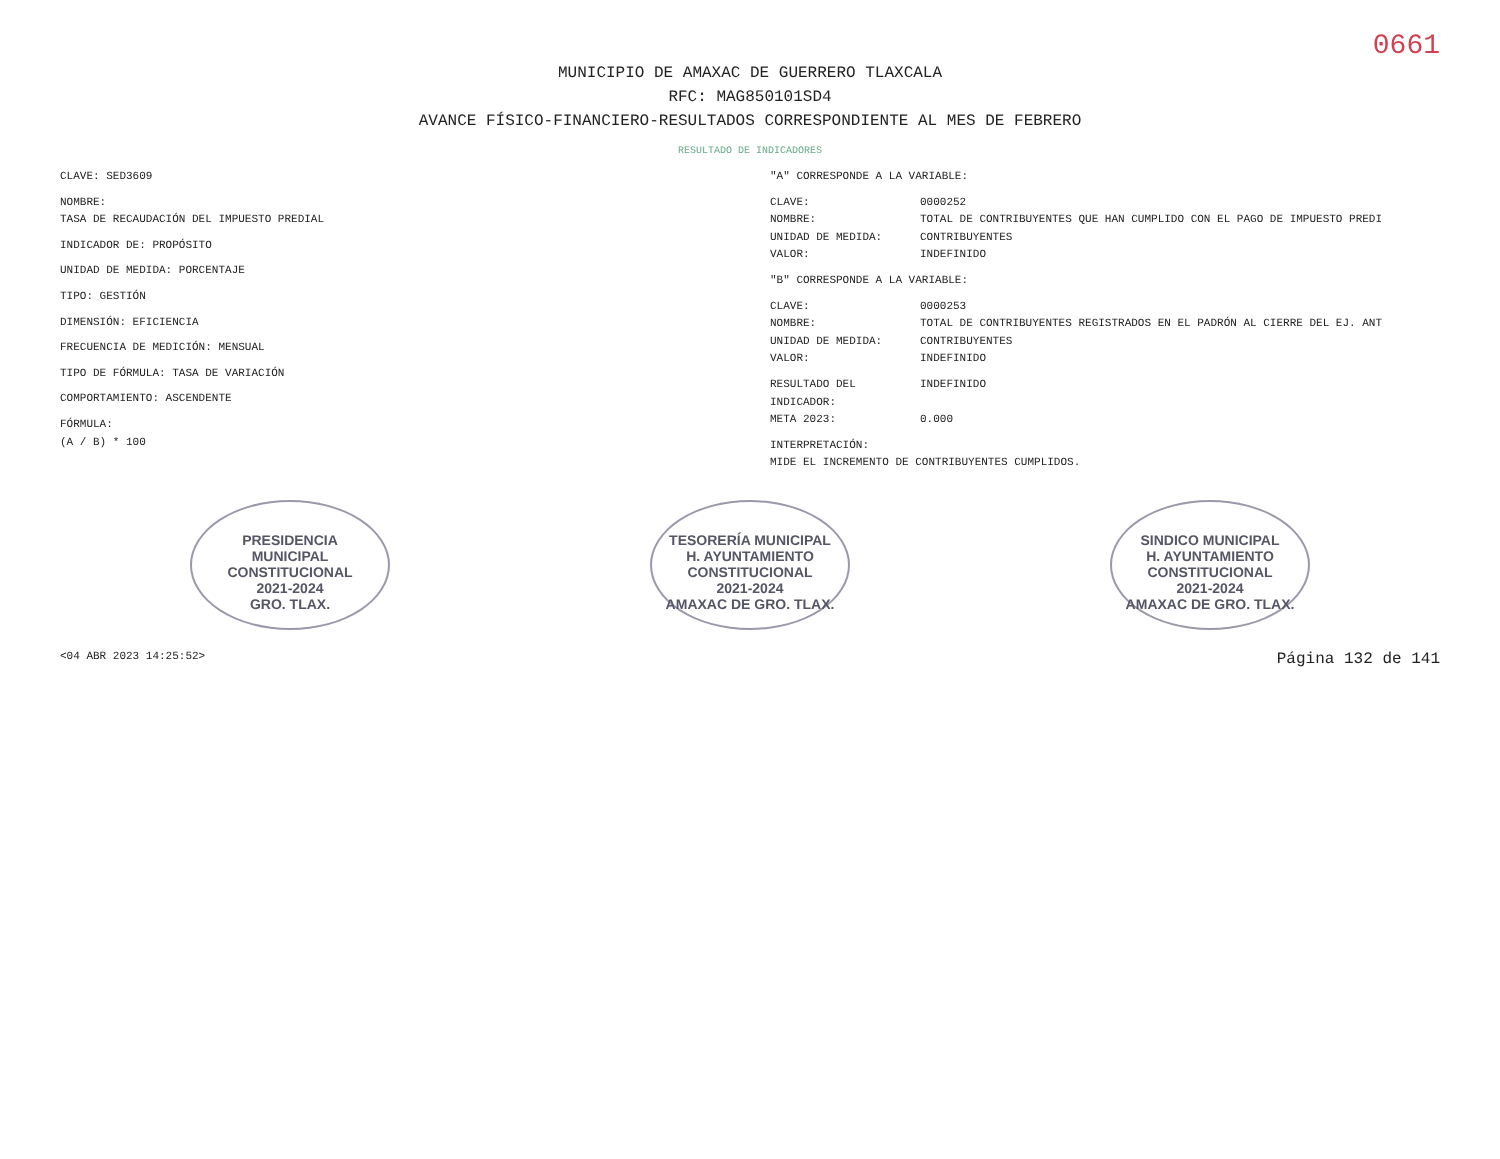0661
MUNICIPIO DE AMAXAC DE GUERRERO TLAXCALA
RFC: MAG850101SD4
AVANCE FÍSICO-FINANCIERO-RESULTADOS CORRESPONDIENTE AL MES DE FEBRERO
RESULTADO DE INDICADORES
CLAVE: SED3609
NOMBRE:
TASA DE RECAUDACIÓN DEL IMPUESTO PREDIAL
INDICADOR DE: PROPÓSITO
UNIDAD DE MEDIDA: PORCENTAJE
TIPO: GESTIÓN
DIMENSIÓN: EFICIENCIA
FRECUENCIA DE MEDICIÓN: MENSUAL
TIPO DE FÓRMULA: TASA DE VARIACIÓN
COMPORTAMIENTO: ASCENDENTE
FÓRMULA:
(A / B) * 100
"A" CORRESPONDE A LA VARIABLE:
CLAVE: 0000252
NOMBRE: TOTAL DE CONTRIBUYENTES QUE HAN CUMPLIDO CON EL PAGO DE IMPUESTO PREDI
UNIDAD DE MEDIDA: CONTRIBUYENTES
VALOR: INDEFINIDO
"B" CORRESPONDE A LA VARIABLE:
CLAVE: 0000253
NOMBRE: TOTAL DE CONTRIBUYENTES REGISTRADOS EN EL PADRÓN AL CIERRE DEL EJ. ANT
UNIDAD DE MEDIDA: CONTRIBUYENTES
VALOR: INDEFINIDO
RESULTADO DEL INDICADOR: INDEFINIDO
META 2023: 0.000
INTERPRETACIÓN:
MIDE EL INCREMENTO DE CONTRIBUYENTES CUMPLIDOS.
PRESIDENCIA
MUNICIPAL
CONSTITUCIONAL
2021-2024
GRO. TLAX.
TESORERÍA MUNICIPAL
H. AYUNTAMIENTO
CONSTITUCIONAL
2021-2024
AMAXAC DE GRO. TLAX.
SINDICO MUNICIPAL
H. AYUNTAMIENTO
CONSTITUCIONAL
2021-2024
AMAXAC DE GRO. TLAX.
<04 ABR 2023 14:25:52> Página 132 de 141